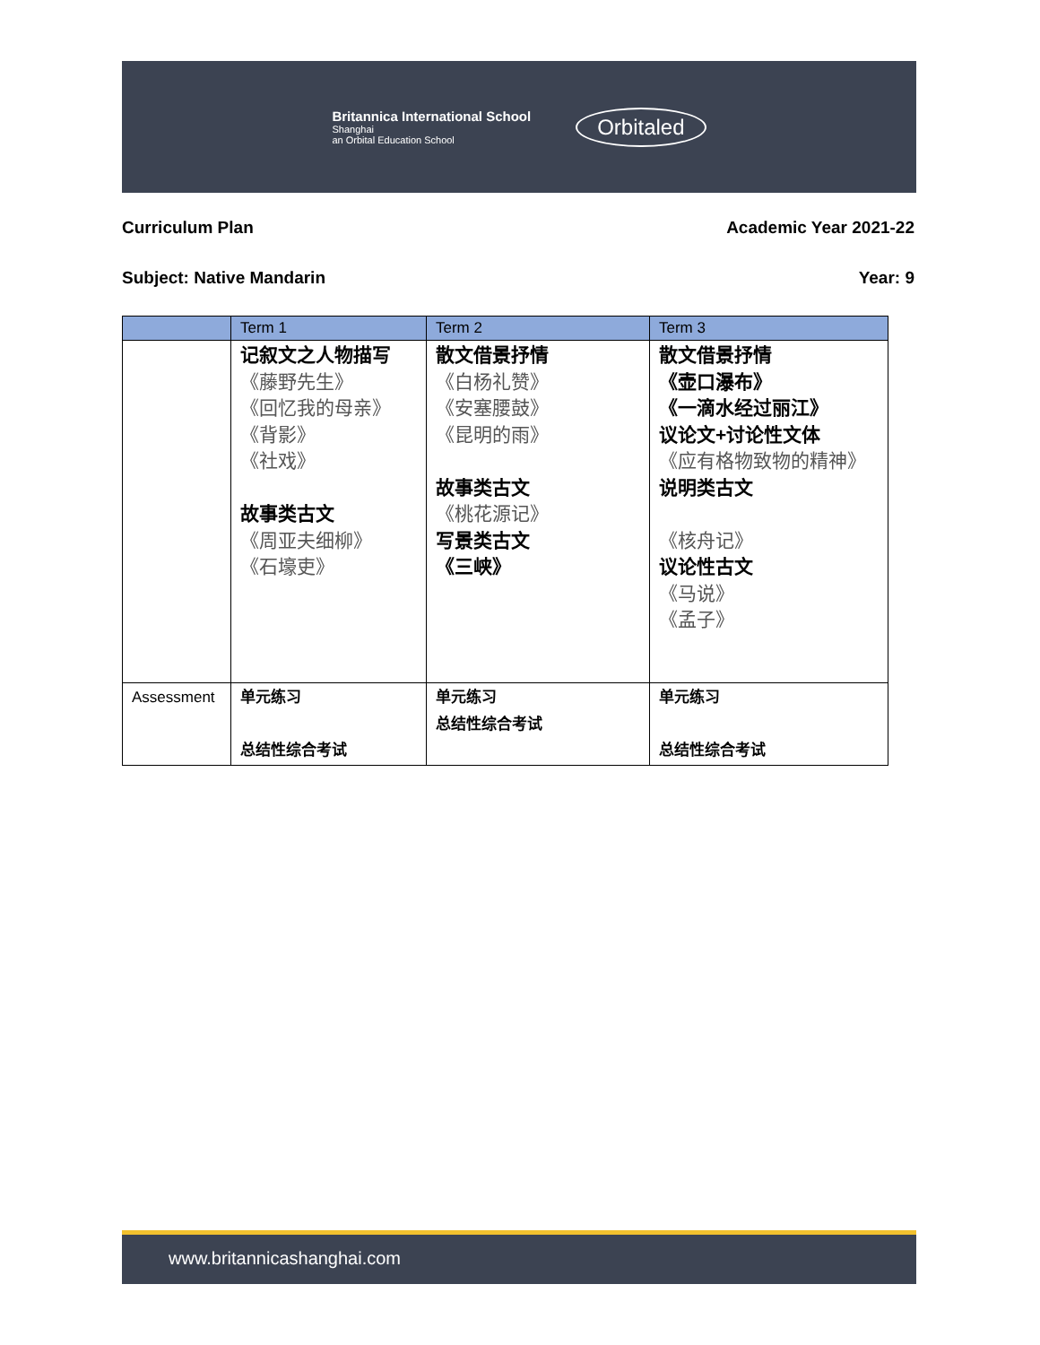Britannica International School
Shanghai
an Orbital Education School
Orbitaled
Curriculum Plan Academic Year 2021-22
Subject: Native Mandarin Year: 9
| | Term 1 | Term 2 | Term 3 |
| --- | --- | --- | --- |
| | 记叙文之人物描写 《藤野先生》 《回忆我的母亲》 《背影》 《社戏》 故事类古文 《周亚夫细柳》 《石壕吏》 | 散文借景抒情 《白杨礼赞》 《安塞腰鼓》 《昆明的雨》 故事类古文 《桃花源记》 写景类古文 《三峡》 | 散文借景抒情 《壶口瀑布》 《一滴水经过丽江》 议论文+讨论性文体 《应有格物致物的精神》 说明类古文 《核舟记》 议论性古文 《马说》 《孟子》 |
| Assessment | 单元练习 总结性综合考试 | 单元练习 总结性综合考试 | 单元练习 总结性综合考试 |
www.britannicashanghai.com